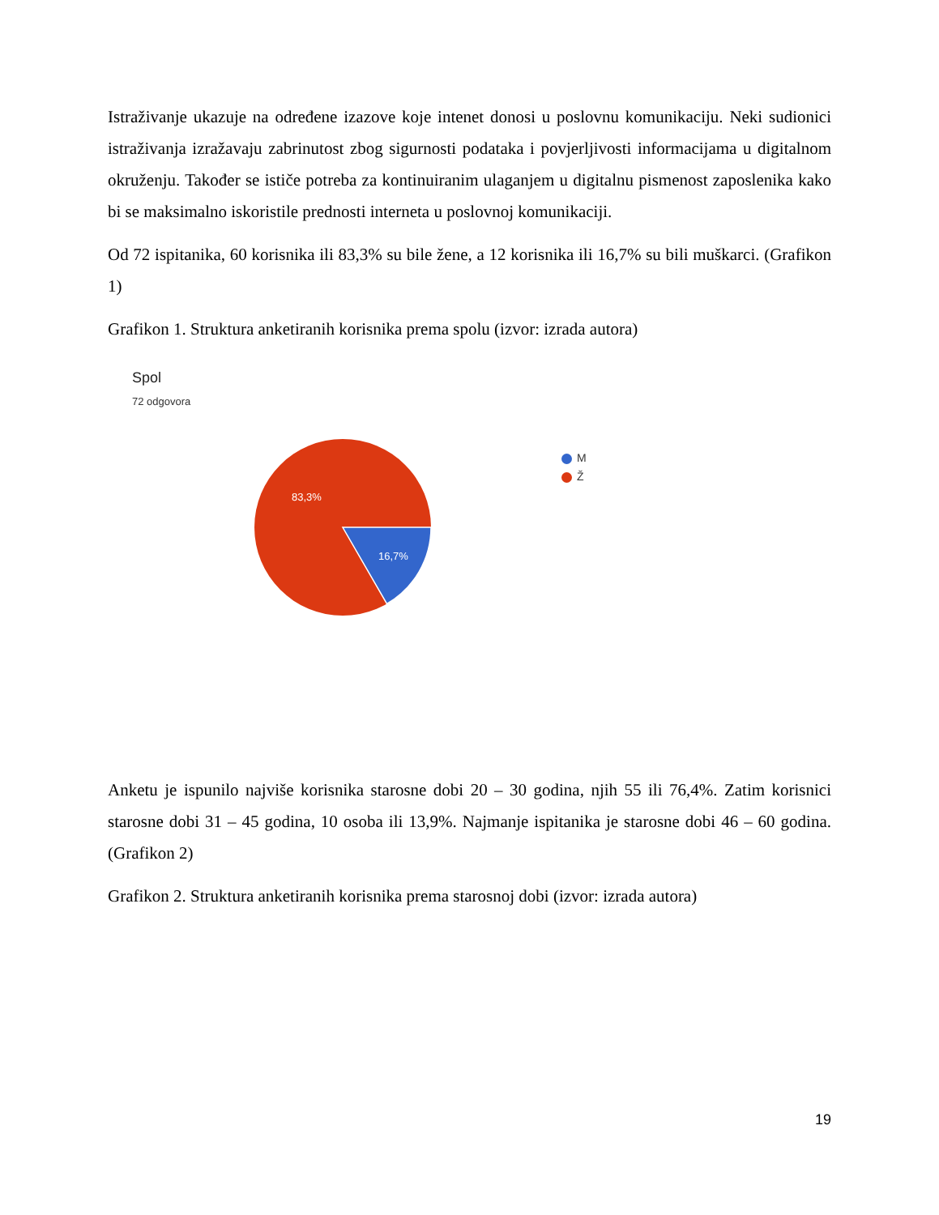Istraživanje ukazuje na određene izazove koje intenet donosi u poslovnu komunikaciju. Neki sudionici istraživanja izražavaju zabrinutost zbog sigurnosti podataka i povjerljivosti informacijama u digitalnom okruženju. Također se ističe potreba za kontinuiranim ulaganjem u digitalnu pismenost zaposlenika kako bi se maksimalno iskoristile prednosti interneta u poslovnoj komunikaciji.
Od 72 ispitanika, 60 korisnika ili 83,3% su bile žene, a 12 korisnika ili 16,7% su bili muškarci. (Grafikon 1)
Grafikon 1. Struktura anketiranih korisnika prema spolu (izvor: izrada autora)
Spol
72 odgovora
83,3%
16,7%
M
Ž
Anketu je ispunilo najviše korisnika starosne dobi 20 – 30 godina, njih 55 ili 76,4%. Zatim korisnici starosne dobi 31 – 45 godina, 10 osoba ili 13,9%. Najmanje ispitanika je starosne dobi 46 – 60 godina. (Grafikon 2)
Grafikon 2. Struktura anketiranih korisnika prema starosnoj dobi (izvor: izrada autora)
19